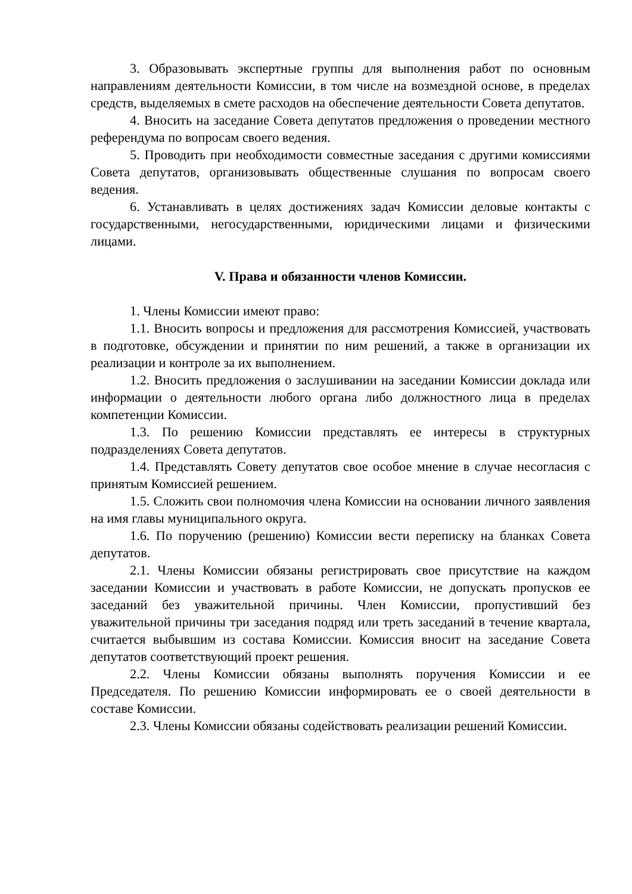3. Образовывать экспертные группы для выполнения работ по основным направлениям деятельности Комиссии, в том числе на возмездной основе, в пределах средств, выделяемых в смете расходов на обеспечение деятельности Совета депутатов.
4. Вносить на заседание Совета депутатов предложения о проведении местного референдума по вопросам своего ведения.
5. Проводить при необходимости совместные заседания с другими комиссиями Совета депутатов, организовывать общественные слушания по вопросам своего ведения.
6. Устанавливать в целях достижениях задач Комиссии деловые контакты с государственными, негосударственными, юридическими лицами и физическими лицами.
V. Права и обязанности членов Комиссии.
1. Члены Комиссии имеют право:
1.1. Вносить вопросы и предложения для рассмотрения Комиссией, участвовать в подготовке, обсуждении и принятии по ним решений, а также в организации их реализации и контроле за их выполнением.
1.2. Вносить предложения о заслушивании на заседании Комиссии доклада или информации о деятельности любого органа либо должностного лица в пределах компетенции Комиссии.
1.3. По решению Комиссии представлять ее интересы в структурных подразделениях Совета депутатов.
1.4. Представлять Совету депутатов свое особое мнение в случае несогласия с принятым Комиссией решением.
1.5. Сложить свои полномочия члена Комиссии на основании личного заявления на имя главы муниципального округа.
1.6. По поручению (решению) Комиссии вести переписку на бланках Совета депутатов.
2.1. Члены Комиссии обязаны регистрировать свое присутствие на каждом заседании Комиссии и участвовать в работе Комиссии, не допускать пропусков ее заседаний без уважительной причины. Член Комиссии, пропустивший без уважительной причины три заседания подряд или треть заседаний в течение квартала, считается выбывшим из состава Комиссии. Комиссия вносит на заседание Совета депутатов соответствующий проект решения.
2.2. Члены Комиссии обязаны выполнять поручения Комиссии и ее Председателя. По решению Комиссии информировать ее о своей деятельности в составе Комиссии.
2.3. Члены Комиссии обязаны содействовать реализации решений Комиссии.